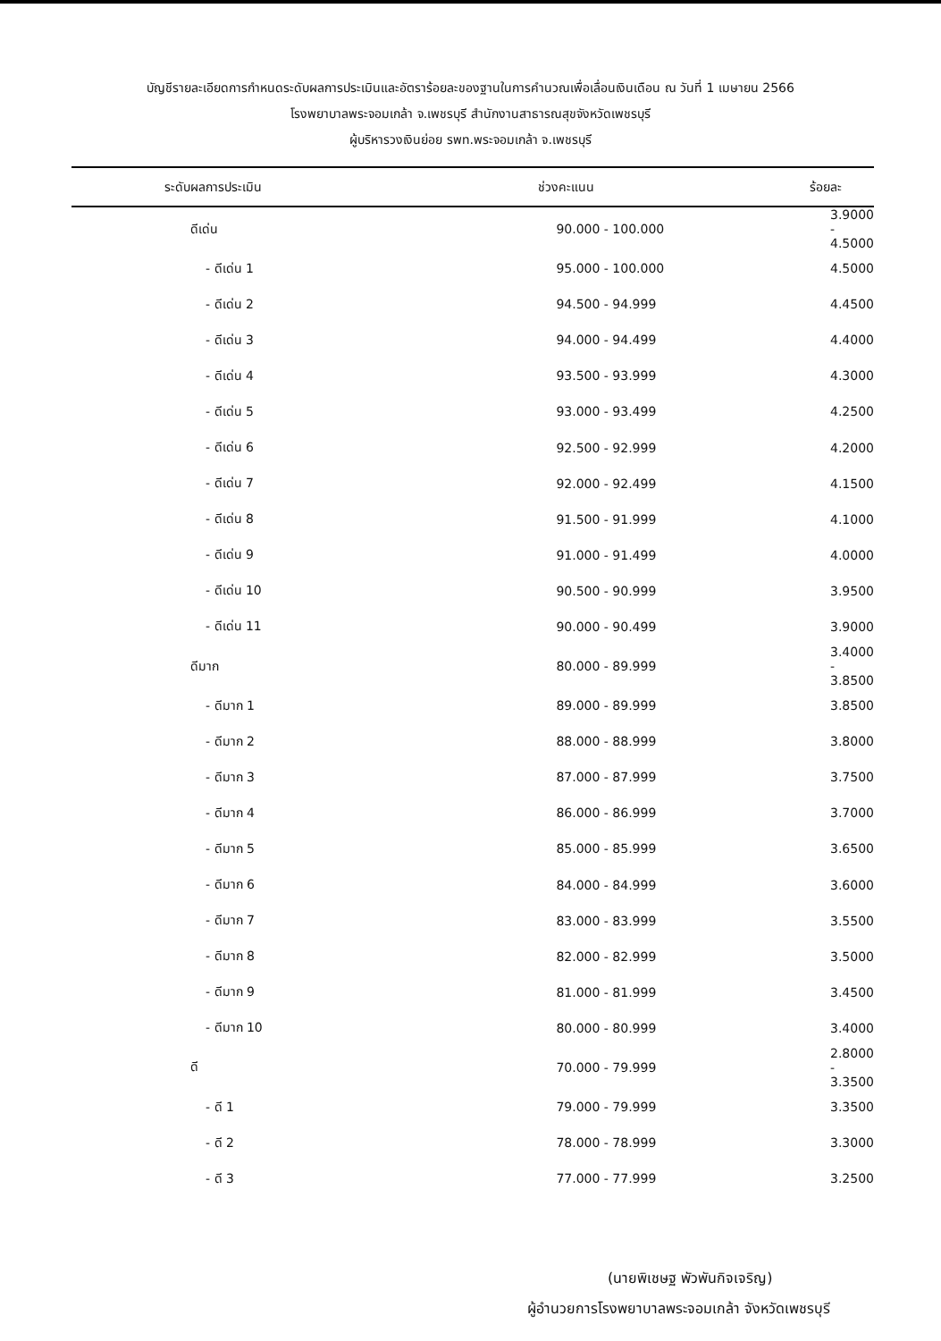บัญชีรายละเอียดการกำหนดระดับผลการประเมินและอัตราร้อยละของฐานในการคำนวณเพื่อเลื่อนเงินเดือน ณ วันที่ 1 เมษายน 2566
โรงพยาบาลพระจอมเกล้า จ.เพชรบุรี สำนักงานสาธารณสุขจังหวัดเพชรบุรี
ผู้บริหารวงเงินย่อย รพท.พระจอมเกล้า จ.เพชรบุรี
| ระดับผลการประเมิน | ช่วงคะแนน | ร้อยละ |
| --- | --- | --- |
| ดีเด่น | 90.000 - 100.000 | 3.9000 - 4.5000 |
| - ดีเด่น 1 | 95.000 - 100.000 | 4.5000 |
| - ดีเด่น 2 | 94.500 - 94.999 | 4.4500 |
| - ดีเด่น 3 | 94.000 - 94.499 | 4.4000 |
| - ดีเด่น 4 | 93.500 - 93.999 | 4.3000 |
| - ดีเด่น 5 | 93.000 - 93.499 | 4.2500 |
| - ดีเด่น 6 | 92.500 - 92.999 | 4.2000 |
| - ดีเด่น 7 | 92.000 - 92.499 | 4.1500 |
| - ดีเด่น 8 | 91.500 - 91.999 | 4.1000 |
| - ดีเด่น 9 | 91.000 - 91.499 | 4.0000 |
| - ดีเด่น 10 | 90.500 - 90.999 | 3.9500 |
| - ดีเด่น 11 | 90.000 - 90.499 | 3.9000 |
| ดีมาก | 80.000 - 89.999 | 3.4000 - 3.8500 |
| - ดีมาก 1 | 89.000 - 89.999 | 3.8500 |
| - ดีมาก 2 | 88.000 - 88.999 | 3.8000 |
| - ดีมาก 3 | 87.000 - 87.999 | 3.7500 |
| - ดีมาก 4 | 86.000 - 86.999 | 3.7000 |
| - ดีมาก 5 | 85.000 - 85.999 | 3.6500 |
| - ดีมาก 6 | 84.000 - 84.999 | 3.6000 |
| - ดีมาก 7 | 83.000 - 83.999 | 3.5500 |
| - ดีมาก 8 | 82.000 - 82.999 | 3.5000 |
| - ดีมาก 9 | 81.000 - 81.999 | 3.4500 |
| - ดีมาก 10 | 80.000 - 80.999 | 3.4000 |
| ดี | 70.000 - 79.999 | 2.8000 - 3.3500 |
| - ดี 1 | 79.000 - 79.999 | 3.3500 |
| - ดี 2 | 78.000 - 78.999 | 3.3000 |
| - ดี 3 | 77.000 - 77.999 | 3.2500 |
(นายพิเชษฐ พัวพันกิจเจริญ)
ผู้อำนวยการโรงพยาบาลพระจอมเกล้า จังหวัดเพชรบุรี